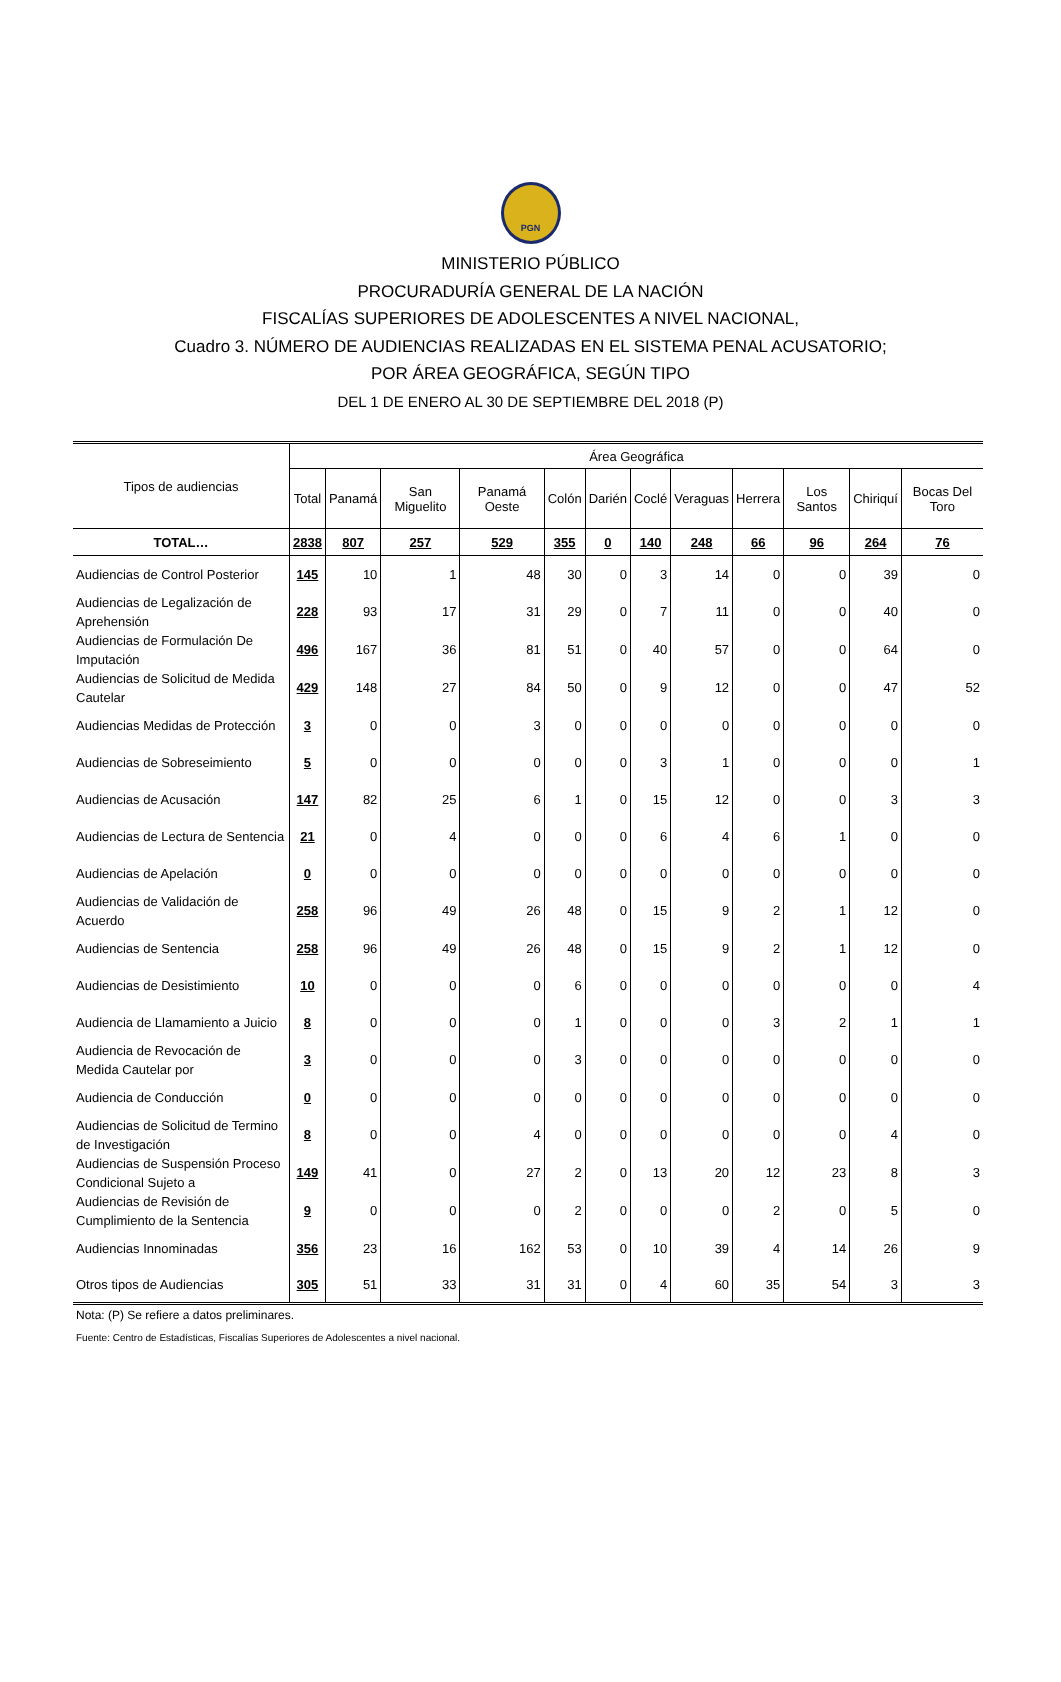PGN
MINISTERIO PÚBLICO
PROCURADURÍA GENERAL DE LA NACIÓN
FISCALÍAS SUPERIORES DE ADOLESCENTES A NIVEL NACIONAL,
Cuadro 3. NÚMERO DE AUDIENCIAS REALIZADAS EN EL SISTEMA PENAL ACUSATORIO;
POR ÁREA GEOGRÁFICA, SEGÚN TIPO
DEL 1 DE ENERO AL 30 DE SEPTIEMBRE DEL 2018 (P)
| Tipos de audiencias | Área Geográfica | | | | | | | | | | | |
| --- | --- | --- | --- | --- | --- | --- | --- | --- | --- | --- | --- | --- |
| | Total | Panamá | San Miguelito | Panamá Oeste | Colón | Darién | Coclé | Veraguas | Herrera | Los Santos | Chiriquí | Bocas Del Toro |
| TOTAL… | 2838 | 807 | 257 | 529 | 355 | 0 | 140 | 248 | 66 | 96 | 264 | 76 |
| Audiencias de Control Posterior | 145 | 10 | 1 | 48 | 30 | 0 | 3 | 14 | 0 | 0 | 39 | 0 |
| Audiencias de Legalización de Aprehensión | 228 | 93 | 17 | 31 | 29 | 0 | 7 | 11 | 0 | 0 | 40 | 0 |
| Audiencias de Formulación De Imputación | 496 | 167 | 36 | 81 | 51 | 0 | 40 | 57 | 0 | 0 | 64 | 0 |
| Audiencias de Solicitud de Medida Cautelar | 429 | 148 | 27 | 84 | 50 | 0 | 9 | 12 | 0 | 0 | 47 | 52 |
| Audiencias Medidas de Protección | 3 | 0 | 0 | 3 | 0 | 0 | 0 | 0 | 0 | 0 | 0 | 0 |
| Audiencias de Sobreseimiento | 5 | 0 | 0 | 0 | 0 | 0 | 3 | 1 | 0 | 0 | 0 | 1 |
| Audiencias de Acusación | 147 | 82 | 25 | 6 | 1 | 0 | 15 | 12 | 0 | 0 | 3 | 3 |
| Audiencias de Lectura de Sentencia | 21 | 0 | 4 | 0 | 0 | 0 | 6 | 4 | 6 | 1 | 0 | 0 |
| Audiencias de Apelación | 0 | 0 | 0 | 0 | 0 | 0 | 0 | 0 | 0 | 0 | 0 | 0 |
| Audiencias de Validación de Acuerdo | 258 | 96 | 49 | 26 | 48 | 0 | 15 | 9 | 2 | 1 | 12 | 0 |
| Audiencias de Sentencia | 258 | 96 | 49 | 26 | 48 | 0 | 15 | 9 | 2 | 1 | 12 | 0 |
| Audiencias de Desistimiento | 10 | 0 | 0 | 0 | 6 | 0 | 0 | 0 | 0 | 0 | 0 | 4 |
| Audiencia de Llamamiento a Juicio | 8 | 0 | 0 | 0 | 1 | 0 | 0 | 0 | 3 | 2 | 1 | 1 |
| Audiencia de Revocación de Medida Cautelar por | 3 | 0 | 0 | 0 | 3 | 0 | 0 | 0 | 0 | 0 | 0 | 0 |
| Audiencia de Conducción | 0 | 0 | 0 | 0 | 0 | 0 | 0 | 0 | 0 | 0 | 0 | 0 |
| Audiencias de Solicitud de Termino de Investigación | 8 | 0 | 0 | 4 | 0 | 0 | 0 | 0 | 0 | 0 | 4 | 0 |
| Audiencias de Suspensión Proceso Condicional Sujeto a | 149 | 41 | 0 | 27 | 2 | 0 | 13 | 20 | 12 | 23 | 8 | 3 |
| Audiencias de Revisión de Cumplimiento de la Sentencia | 9 | 0 | 0 | 0 | 2 | 0 | 0 | 0 | 2 | 0 | 5 | 0 |
| Audiencias Innominadas | 356 | 23 | 16 | 162 | 53 | 0 | 10 | 39 | 4 | 14 | 26 | 9 |
| Otros tipos de Audiencias | 305 | 51 | 33 | 31 | 31 | 0 | 4 | 60 | 35 | 54 | 3 | 3 |
Nota: (P) Se refiere a datos preliminares.
Fuente: Centro de Estadísticas, Fiscalías Superiores de Adolescentes a nivel nacional.